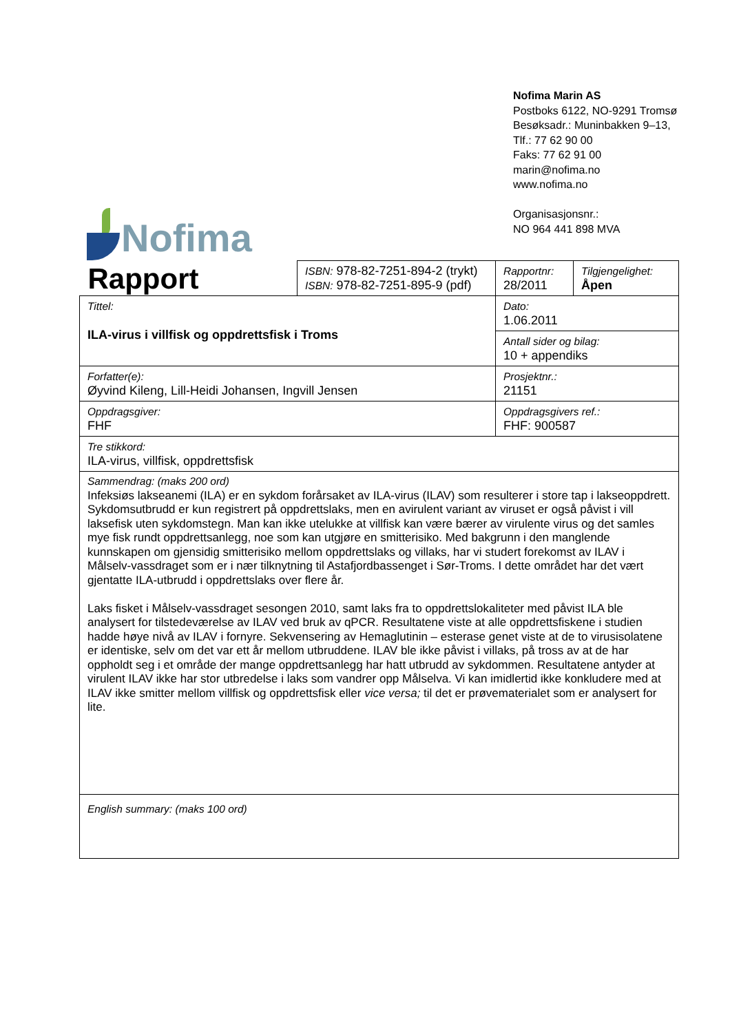Nofima
Nofima Marin AS
Postboks 6122, NO-9291 Tromsø
Besøksadr.: Muninbakken 9–13,
Tlf.: 77 62 90 00
Faks: 77 62 91 00
marin@nofima.no
www.nofima.no
Organisasjonsnr.:
NO 964 441 898 MVA
| Rapport | ISBN: 978-82-7251-894-2 (trykt) ISBN: 978-82-7251-895-9 (pdf) | Rapportnr: 28/2011 | Tilgjengelighet: Åpen |
| Tittel: ILA-virus i villfisk og oppdrettsfisk i Troms | | Dato: 1.06.2011 | |
| | | Antall sider og bilag: 10 + appendiks | |
| Forfatter(e): Øyvind Kileng, Lill-Heidi Johansen, Ingvill Jensen | | Prosjektnr.: 21151 | |
| Oppdragsgiver: FHF | | Oppdragsgivers ref.: FHF: 900587 | |
| Tre stikkord: ILA-virus, villfisk, oppdrettsfisk | | | |
| Sammendrag: (maks 200 ord) Infeksiøs lakseanemi (ILA) er en sykdom forårsaket av ILA-virus (ILAV) som resulterer i store tap i lakseoppdrett. Sykdomsutbrudd er kun registrert på oppdrettslaks, men en avirulent variant av viruset er også påvist i vill laksefisk uten sykdomstegn. Man kan ikke utelukke at villfisk kan være bærer av virulente virus og det samles mye fisk rundt oppdrettsanlegg, noe som kan utgjøre en smitterisiko. Med bakgrunn i den manglende kunnskapen om gjensidig smitterisiko mellom oppdrettslaks og villaks, har vi studert forekomst av ILAV i Målselv-vassdraget som er i nær tilknytning til Astafjordbassenget i Sør-Troms. I dette området har det vært gjentatte ILA-utbrudd i oppdrettslaks over flere år. Laks fisket i Målselv-vassdraget sesongen 2010, samt laks fra to oppdrettslokaliteter med påvist ILA ble analysert for tilstedeværelse av ILAV ved bruk av qPCR. Resultatene viste at alle oppdrettsfiskene i studien hadde høye nivå av ILAV i fornyre. Sekvensering av Hemaglutinin – esterase genet viste at de to virusisolatene er identiske, selv om det var ett år mellom utbruddene. ILAV ble ikke påvist i villaks, på tross av at de har oppholdt seg i et område der mange oppdrettsanlegg har hatt utbrudd av sykdommen. Resultatene antyder at virulent ILAV ikke har stor utbredelse i laks som vandrer opp Målselva. Vi kan imidlertid ikke konkludere med at ILAV ikke smitter mellom villfisk og oppdrettsfisk eller vice versa; til det er prøvematerialet som er analysert for lite. | | | |
| English summary: (maks 100 ord) | | | |